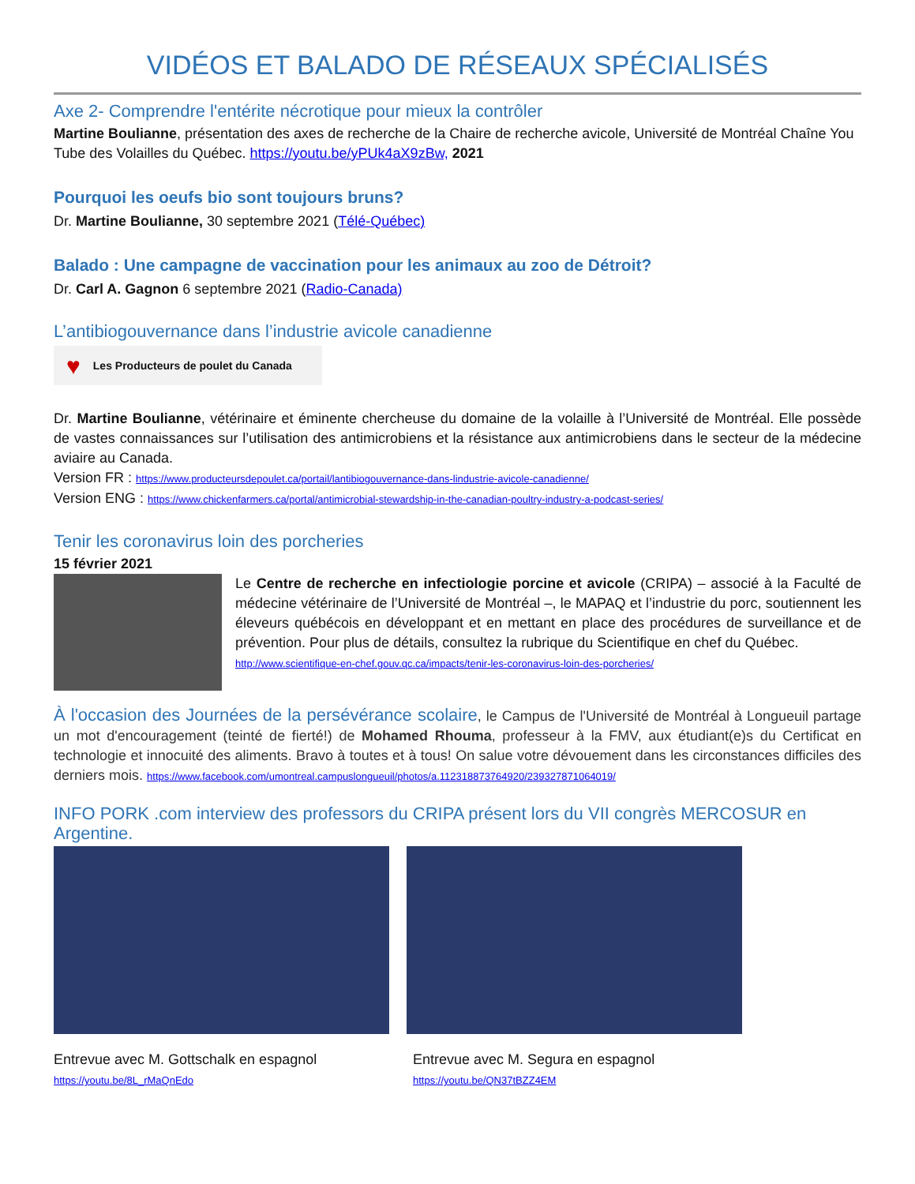VIDÉOS ET BALADO DE RÉSEAUX SPÉCIALISÉS
Axe 2- Comprendre l'entérite nécrotique pour mieux la contrôler
Martine Boulianne, présentation des axes de recherche de la Chaire de recherche avicole, Université de Montréal Chaîne You Tube des Volailles du Québec. https://youtu.be/yPUk4aX9zBw, 2021
Pourquoi les oeufs bio sont toujours bruns?
Dr. Martine Boulianne, 30 septembre 2021 (Télé-Québec)
Balado : Une campagne de vaccination pour les animaux au zoo de Détroit?
Dr. Carl A. Gagnon 6 septembre 2021 (Radio-Canada)
L’antibiogouvernance dans l’industrie avicole canadienne
♥ Les Producteurs de poulet du Canada
Dr. Martine Boulianne, vétérinaire et éminente chercheuse du domaine de la volaille à l’Université de Montréal. Elle possède de vastes connaissances sur l’utilisation des antimicrobiens et la résistance aux antimicrobiens dans le secteur de la médecine aviaire au Canada.
Version FR : https://www.producteursdepoulet.ca/portail/lantibiogouvernance-dans-lindustrie-avicole-canadienne/
Version ENG : https://www.chickenfarmers.ca/portal/antimicrobial-stewardship-in-the-canadian-poultry-industry-a-podcast-series/
Tenir les coronavirus loin des porcheries
15 février 2021
Le Centre de recherche en infectiologie porcine et avicole (CRIPA) – associé à la Faculté de médecine vétérinaire de l’Université de Montréal –, le MAPAQ et l’industrie du porc, soutiennent les éleveurs québécois en développant et en mettant en place des procédures de surveillance et de prévention. Pour plus de détails, consultez la rubrique du Scientifique en chef du Québec.
http://www.scientifique-en-chef.gouv.qc.ca/impacts/tenir-les-coronavirus-loin-des-porcheries/
À l'occasion des Journées de la persévérance scolaire, le Campus de l'Université de Montréal à Longueuil partage un mot d'encouragement (teinté de fierté!) de Mohamed Rhouma, professeur à la FMV, aux étudiant(e)s du Certificat en technologie et innocuité des aliments. Bravo à toutes et à tous! On salue votre dévouement dans les circonstances difficiles des derniers mois. https://www.facebook.com/umontreal.campuslongueuil/photos/a.112318873764920/239327871064019/
INFO PORK .com interview des professors du CRIPA présent lors du VII congrès MERCOSUR en Argentine.
Entrevue avec M. Gottschalk en espagnol
https://youtu.be/8L_rMaQnEdo
Entrevue avec M. Segura en espagnol
https://youtu.be/QN37tBZZ4EM